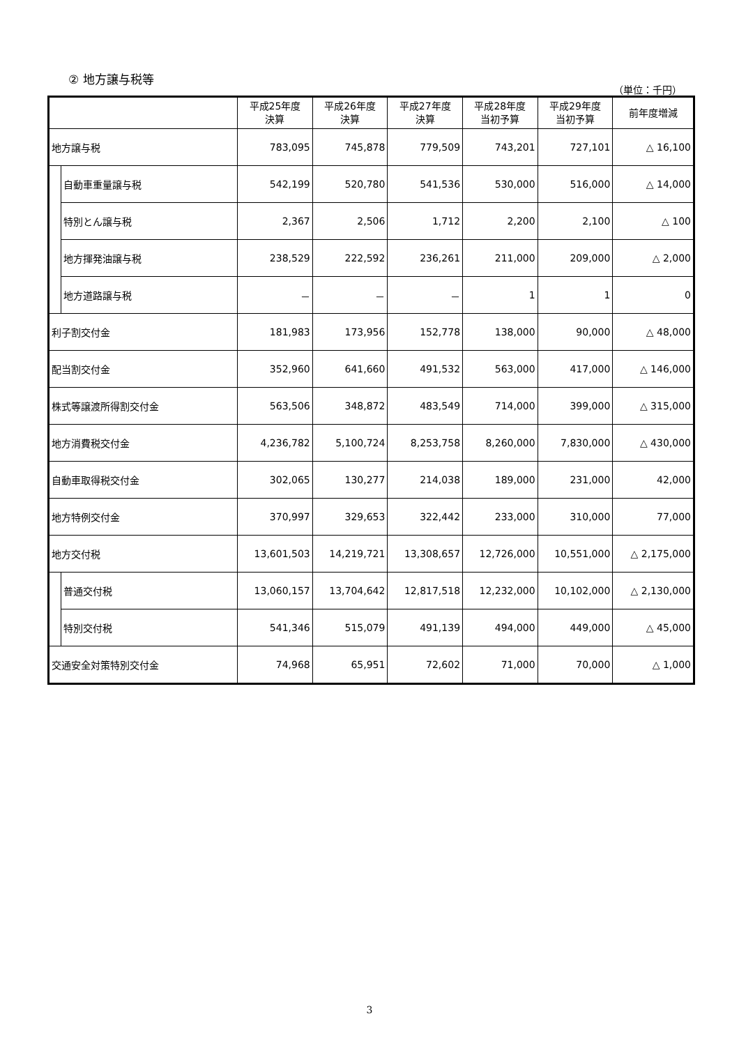② 地方譲与税等
（単位：千円）
| | | 平成25年度 決算 | 平成26年度 決算 | 平成27年度 決算 | 平成28年度 当初予算 | 平成29年度 当初予算 | 前年度増減 |
| --- | --- | --- | --- | --- | --- | --- | --- |
| 地方譲与税 | | 783,095 | 745,878 | 779,509 | 743,201 | 727,101 | △ 16,100 |
| | 自動車重量譲与税 | 542,199 | 520,780 | 541,536 | 530,000 | 516,000 | △ 14,000 |
| | 特別とん譲与税 | 2,367 | 2,506 | 1,712 | 2,200 | 2,100 | △ 100 |
| | 地方揮発油譲与税 | 238,529 | 222,592 | 236,261 | 211,000 | 209,000 | △ 2,000 |
| | 地方道路譲与税 | － | － | － | 1 | 1 | 0 |
| 利子割交付金 | | 181,983 | 173,956 | 152,778 | 138,000 | 90,000 | △ 48,000 |
| 配当割交付金 | | 352,960 | 641,660 | 491,532 | 563,000 | 417,000 | △ 146,000 |
| 株式等譲渡所得割交付金 | | 563,506 | 348,872 | 483,549 | 714,000 | 399,000 | △ 315,000 |
| 地方消費税交付金 | | 4,236,782 | 5,100,724 | 8,253,758 | 8,260,000 | 7,830,000 | △ 430,000 |
| 自動車取得税交付金 | | 302,065 | 130,277 | 214,038 | 189,000 | 231,000 | 42,000 |
| 地方特例交付金 | | 370,997 | 329,653 | 322,442 | 233,000 | 310,000 | 77,000 |
| 地方交付税 | | 13,601,503 | 14,219,721 | 13,308,657 | 12,726,000 | 10,551,000 | △ 2,175,000 |
| | 普通交付税 | 13,060,157 | 13,704,642 | 12,817,518 | 12,232,000 | 10,102,000 | △ 2,130,000 |
| | 特別交付税 | 541,346 | 515,079 | 491,139 | 494,000 | 449,000 | △ 45,000 |
| 交通安全対策特別交付金 | | 74,968 | 65,951 | 72,602 | 71,000 | 70,000 | △ 1,000 |
3